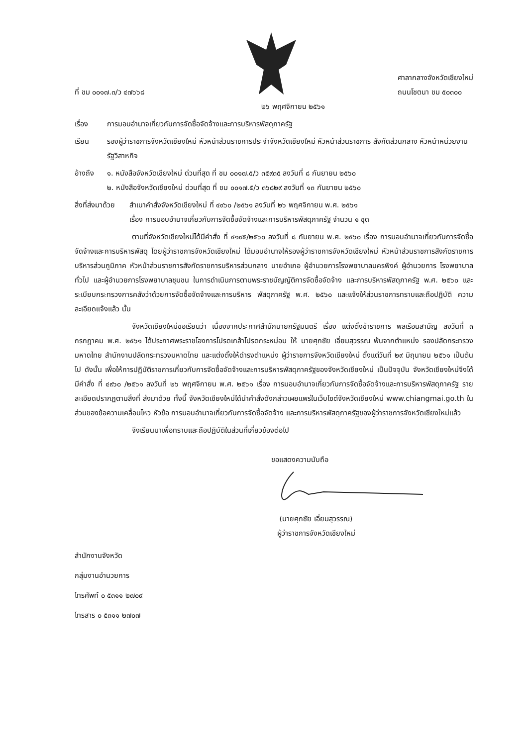ที่ ชม ๐๐๑๗.๓/ว ๔๗๖๖๘
ศาลากลางจังหวัดเชียงใหม่
ถนนโชตนา ชม ๕๐๓๐๐
๒๖ พฤศจิกายน ๒๕๖๑
เรื่อง การมอบอำนาจเกี่ยวกับการจัดซื้อจัดจ้างและการบริหารพัสดุภาครัฐ
เรียน รองผู้ว่าราชการจังหวัดเชียงใหม่ หัวหน้าส่วนราชการประจำจังหวัดเชียงใหม่ หัวหน้าส่วนราชการ สังกัดส่วนกลาง หัวหน้าหน่วยงานรัฐวิสาหกิจ
อ้างถึง ๑. หนังสือจังหวัดเชียงใหม่ ด่วนที่สุด ที่ ชม ๐๐๑๗.๕/ว ๓๕๙๓๕ ลงวันที่ ๘ กันยายน ๒๕๖๐
๒. หนังสือจังหวัดเชียงใหม่ ด่วนที่สุด ที่ ชม ๐๐๑๗.๕/ว ๓๖๘๒๙ ลงวันที่ ๑๓ กันยายน ๒๕๖๐
สิ่งที่ส่งมาด้วย
สำเนาคำสั่งจังหวัดเชียงใหม่ ที่ ๔๙๖๐ /๒๕๖๑ ลงวันที่ ๒๖ พฤศจิกายน พ.ศ. ๒๕๖๑
เรื่อง การมอบอำนาจเกี่ยวกับการจัดซื้อจัดจ้างและการบริหารพัสดุภาครัฐ จำนวน ๑ ชุด
ตามที่จังหวัดเชียงใหม่ได้มีคำสั่ง ที่ ๔๑๙๕/๒๕๖๐ ลงวันที่ ๘ กันยายน พ.ศ. ๒๕๖๐ เรื่อง การมอบอำนาจเกี่ยวกับการจัดซื้อจัดจ้างและการบริหารพัสดุ โดยผู้ว่าราชการจังหวัดเชียงใหม่ ได้มอบอำนาจให้รองผู้ว่าราชการจังหวัดเชียงใหม่ หัวหน้าส่วนราชการสังกัดราชการบริหารส่วนภูมิภาค หัวหน้าส่วนราชการสังกัดราชการบริหารส่วนกลาง นายอำเภอ ผู้อำนวยการโรงพยาบาลนครพิงค์ ผู้อำนวยการ โรงพยาบาลทั่วไป และผู้อำนวยการโรงพยาบาลชุมชน ในการดำเนินการตามพระราชบัญญัติการจัดซื้อจัดจ้าง และการบริหารพัสดุภาครัฐ พ.ศ. ๒๕๖๐ และระเบียบกระทรวงการคลังว่าด้วยการจัดซื้อจัดจ้างและการบริหาร พัสดุภาครัฐ พ.ศ. ๒๕๖๐ และแจ้งให้ส่วนราชการทราบและถือปฏิบัติ ความละเอียดแจ้งแล้ว นั้น
จังหวัดเชียงใหม่ขอเรียนว่า เนื่องจากประกาศสำนักนายกรัฐมนตรี เรื่อง แต่งตั้งข้าราชการ พลเรือนสามัญ ลงวันที่ ๓ กรกฎาคม พ.ศ. ๒๕๖๑ ได้ประกาศพระราชโองการโปรดเกล้าโปรดกระหม่อม ให้ นายศุภชัย เอี่ยมสุวรรณ พ้นจากตำแหน่ง รองปลัดกระทรวงมหาดไทย สำนักงานปลัดกระทรวงมหาดไทย และแต่งตั้งให้ดำรงตำแหน่ง ผู้ว่าราชการจังหวัดเชียงใหม่ ตั้งแต่วันที่ ๒๙ มิถุนายน ๒๕๖๑ เป็นต้นไป ดังนั้น เพื่อให้การปฏิบัติราชการเกี่ยวกับการจัดซื้อจัดจ้างและการบริหารพัสดุภาครัฐของจังหวัดเชียงใหม่ เป็นปัจจุบัน จังหวัดเชียงใหม่จึงได้มีคำสั่ง ที่ ๔๙๖๐ /๒๕๖๑ ลงวันที่ ๒๖ พฤศจิกายน พ.ศ. ๒๕๖๑ เรื่อง การมอบอำนาจเกี่ยวกับการจัดซื้อจัดจ้างและการบริหารพัสดุภาครัฐ รายละเอียดปรากฏตามสิ่งที่ ส่งมาด้วย ทั้งนี้ จังหวัดเชียงใหม่ได้นำคำสั่งดังกล่าวเผยแพร่ในเว็บไซต์จังหวัดเชียงใหม่ www.chiangmai.go.th ในส่วนของข้อความเคลื่อนไหว หัวข้อ การมอบอำนาจเกี่ยวกับการจัดซื้อจัดจ้าง และการบริหารพัสดุภาครัฐของผู้ว่าราชการจังหวัดเชียงใหม่แล้ว
จึงเรียนมาเพื่อทราบและถือปฏิบัติในส่วนที่เกี่ยวข้องต่อไป
ขอแสดงความนับถือ
(นายศุภชัย เอี่ยมสุวรรณ)
ผู้ว่าราชการจังหวัดเชียงใหม่
สำนักงานจังหวัด
กลุ่มงานอำนวยการ
โทรศัพท์ ๐ ๕๓๑๑ ๒๗๐๙
โทรสาร ๐ ๕๓๑๑ ๒๗๐๗